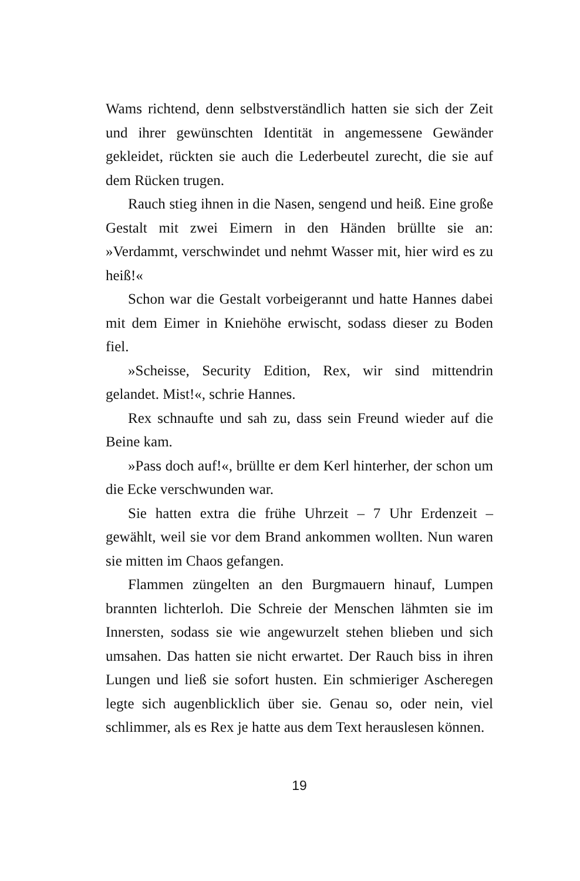Wams richtend, denn selbstverständlich hatten sie sich der Zeit und ihrer gewünschten Identität in angemessene Gewänder gekleidet, rückten sie auch die Lederbeutel zurecht, die sie auf dem Rücken trugen.
Rauch stieg ihnen in die Nasen, sengend und heiß. Eine große Gestalt mit zwei Eimern in den Händen brüllte sie an: »Verdammt, verschwindet und nehmt Wasser mit, hier wird es zu heiß!«
Schon war die Gestalt vorbeigerannt und hatte Hannes dabei mit dem Eimer in Kniehöhe erwischt, sodass dieser zu Boden fiel.
»Scheisse, Security Edition, Rex, wir sind mittendrin gelandet. Mist!«, schrie Hannes.
Rex schnaufte und sah zu, dass sein Freund wieder auf die Beine kam.
»Pass doch auf!«, brüllte er dem Kerl hinterher, der schon um die Ecke verschwunden war.
Sie hatten extra die frühe Uhrzeit – 7 Uhr Erdenzeit – gewählt, weil sie vor dem Brand ankommen wollten. Nun waren sie mitten im Chaos gefangen.
Flammen züngelten an den Burgmauern hinauf, Lumpen brannten lichterloh. Die Schreie der Menschen lähmten sie im Innersten, sodass sie wie angewurzelt stehen blieben und sich umsahen. Das hatten sie nicht erwartet. Der Rauch biss in ihren Lungen und ließ sie sofort husten. Ein schmieriger Ascheregen legte sich augenblicklich über sie. Genau so, oder nein, viel schlimmer, als es Rex je hatte aus dem Text herauslesen können.
19